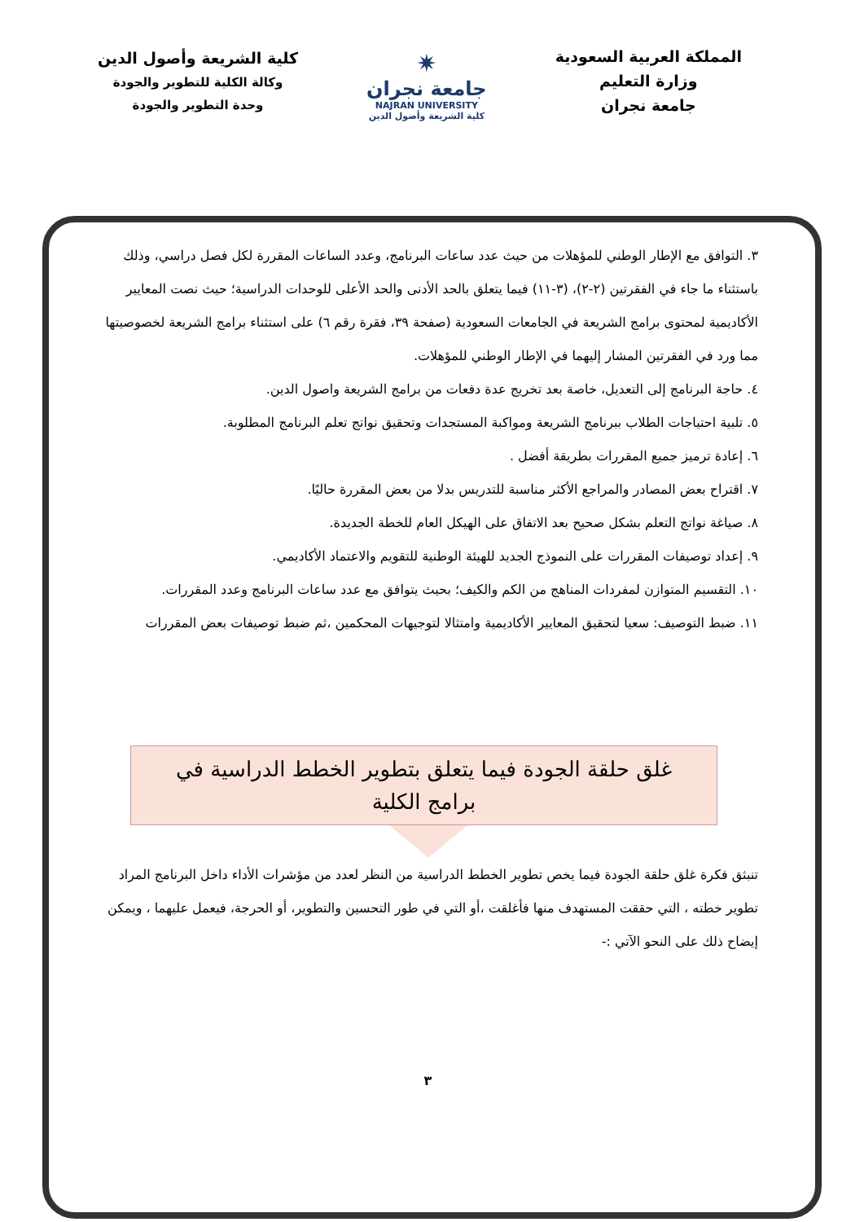المملكة العربية السعودية
وزارة التعليم
جامعة نجران
✷
جامعة نجران
NAJRAN UNIVERSITY
كلية الشريعة وأصول الدين
كلية الشريعة وأصول الدين
وكالة الكلية للتطوير والجودة
وحدة التطوير والجودة
٣. التوافق مع الإطار الوطني للمؤهلات من حيث عدد ساعات البرنامج، وعدد الساعات المقررة لكل فصل دراسي، وذلك باستثناء ما جاء في الفقرتين (٢-٢)، (٣-١١) فيما يتعلق بالحد الأدنى والحد الأعلى للوحدات الدراسية؛ حيث نصت المعايير الأكاديمية لمحتوى برامج الشريعة في الجامعات السعودية (صفحة ٣٩، فقرة رقم ٦) على استثناء برامج الشريعة لخصوصيتها مما ورد في الفقرتين المشار إليهما في الإطار الوطني للمؤهلات.
٤. حاجة البرنامج إلى التعديل، خاصة بعد تخريج عدة دفعات من برامج الشريعة واصول الدين.
٥. تلبية احتياجات الطلاب ببرنامج الشريعة ومواكبة المستجدات وتحقيق نواتج تعلم البرنامج المطلوبة.
٦. إعادة ترميز جميع المقررات بطريقة أفضل .
٧. اقتراح بعض المصادر والمراجع الأكثر مناسبة للتدريس بدلا من بعض المقررة حاليًا.
٨. صياغة نواتج التعلم بشكل صحيح بعد الاتفاق على الهيكل العام للخطة الجديدة.
٩. إعداد توصيفات المقررات على النموذج الجديد للهيئة الوطنية للتقويم والاعتماد الأكاديمي.
١٠. التقسيم المتوازن لمفردات المناهج من الكم والكيف؛ بحيث يتوافق مع عدد ساعات البرنامج وعدد المقررات.
١١. ضبط التوصيف: سعيا لتحقيق المعايير الأكاديمية وامتثالا لتوجيهات المحكمين ،ثم ضبط توصيفات بعض المقررات
غلق حلقة الجودة فيما يتعلق بتطوير الخطط الدراسية في برامج الكلية
تنبثق فكرة غلق حلقة الجودة فيما يخص تطوير الخطط الدراسية من النظر لعدد من مؤشرات الأداء داخل البرنامج المراد تطوير خطته ، التي حققت المستهدف منها فأغلقت ،أو التي في طور التحسين والتطوير، أو الحرجة، فيعمل عليهما ، ويمكن إيضاح ذلك على النحو الآتي :-
٣